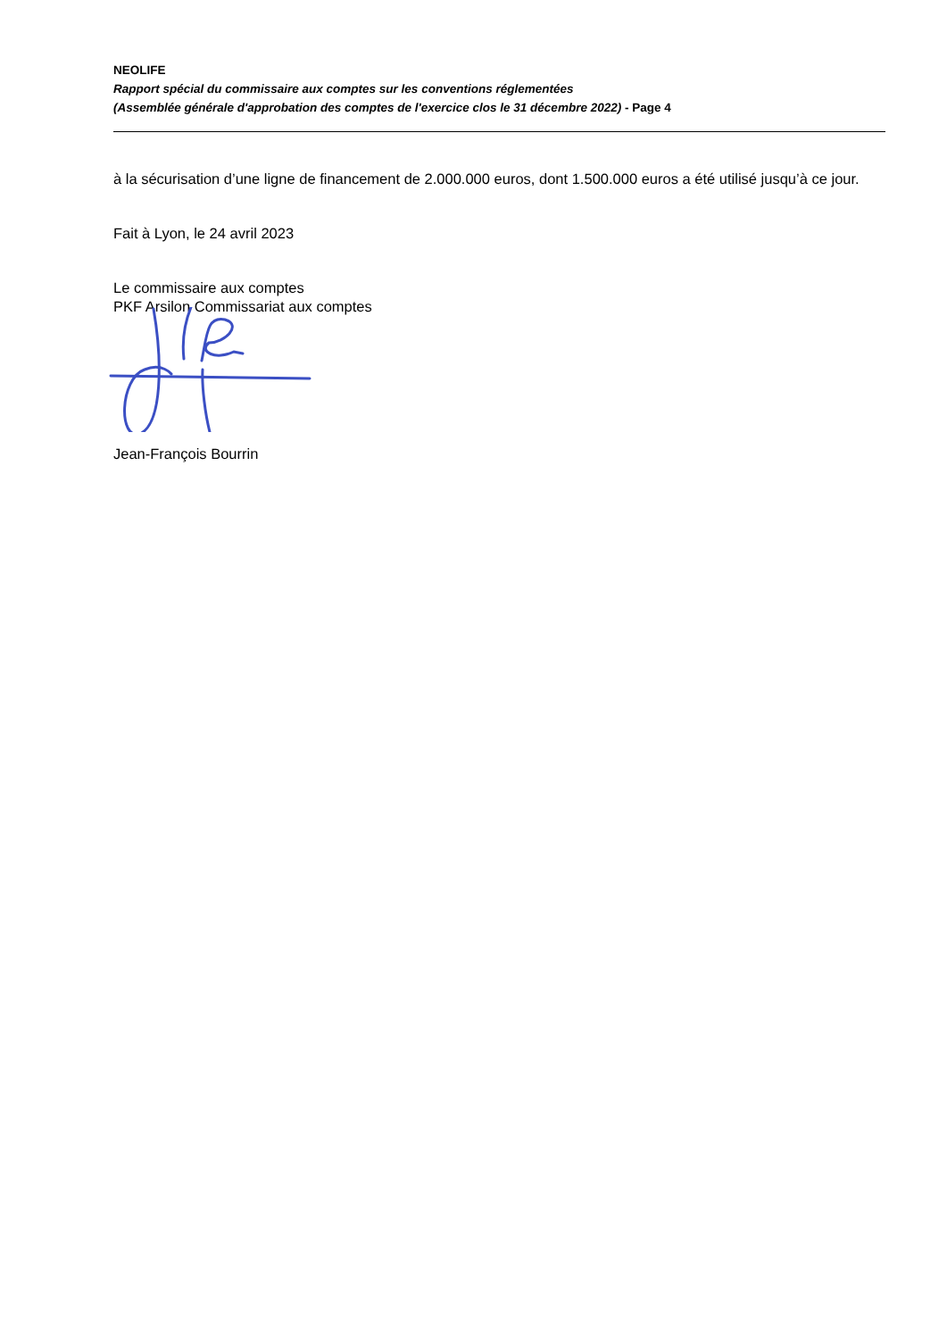NEOLIFE
Rapport spécial du commissaire aux comptes sur les conventions réglementées
(Assemblée générale d'approbation des comptes de l'exercice clos le 31 décembre 2022) - Page 4
à la sécurisation d’une ligne de financement de 2.000.000 euros, dont 1.500.000 euros a été utilisé jusqu’à ce jour.
Fait à Lyon, le 24 avril 2023
Le commissaire aux comptes
PKF Arsilon Commissariat aux comptes
Jean-François Bourrin